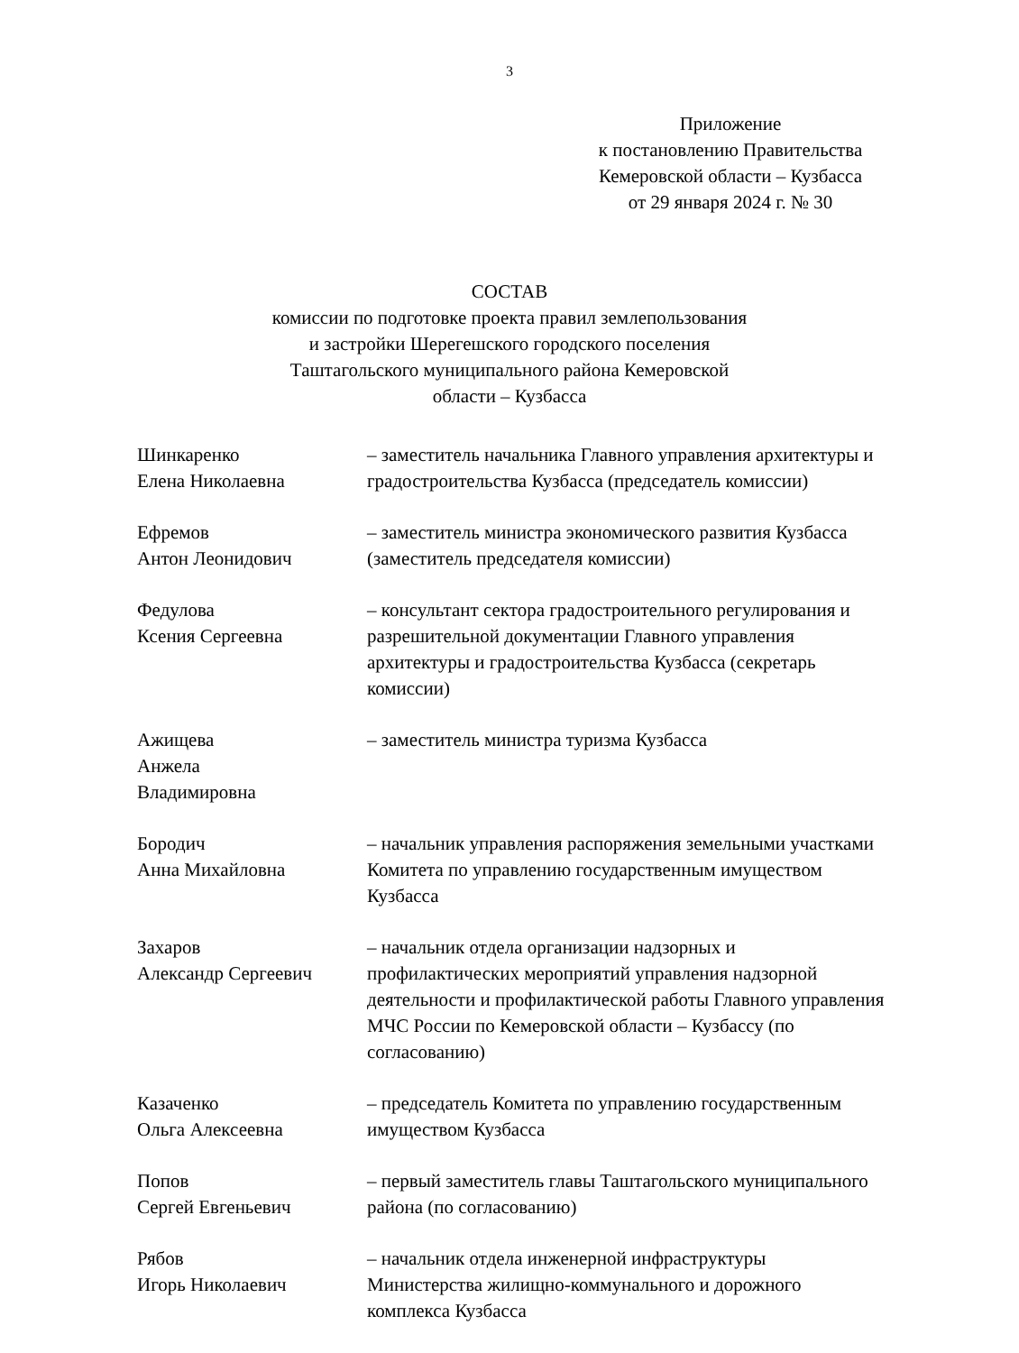3
Приложение
к постановлению Правительства
Кемеровской области – Кузбасса
от 29 января 2024 г. № 30
СОСТАВ
комиссии по подготовке проекта правил землепользования
и застройки Шерегешского городского поселения
Таштагольского муниципального района Кемеровской
области – Кузбасса
| Шинкаренко Елена Николаевна | – заместитель начальника Главного управления архитектуры и градостроительства Кузбасса (председатель комиссии) |
| Ефремов Антон Леонидович | – заместитель министра экономического развития Кузбасса (заместитель председателя комиссии) |
| Федулова Ксения Сергеевна | – консультант сектора градостроительного регулирования и разрешительной документации Главного управления архитектуры и градостроительства Кузбасса (секретарь комиссии) |
| Ажищева Анжела Владимировна | – заместитель министра туризма Кузбасса |
| Бородич Анна Михайловна | – начальник управления распоряжения земельными участками Комитета по управлению государственным имуществом Кузбасса |
| Захаров Александр Сергеевич | – начальник отдела организации надзорных и профилактических мероприятий управления надзорной деятельности и профилактической работы Главного управления МЧС России по Кемеровской области – Кузбассу (по согласованию) |
| Казаченко Ольга Алексеевна | – председатель Комитета по управлению государственным имуществом Кузбасса |
| Попов Сергей Евгеньевич | – первый заместитель главы Таштагольского муниципального района (по согласованию) |
| Рябов Игорь Николаевич | – начальник отдела инженерной инфраструктуры Министерства жилищно-коммунального и дорожного комплекса Кузбасса |